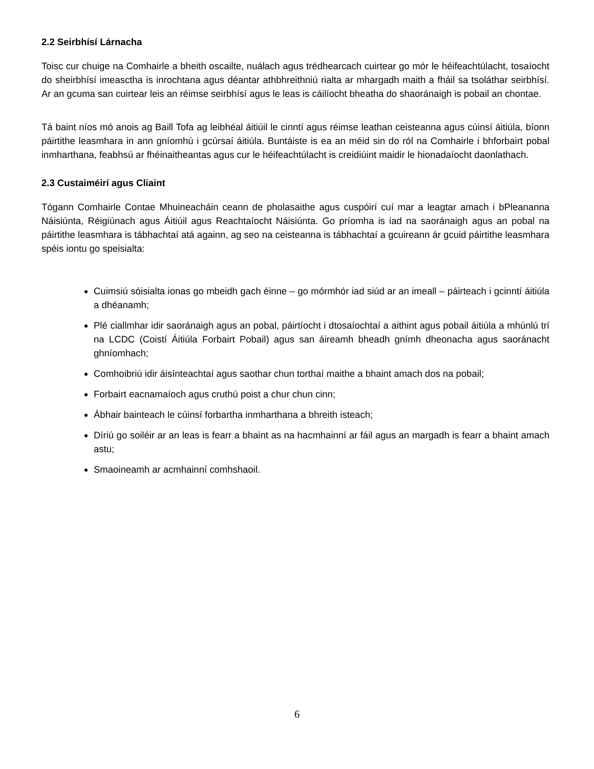2.2 Seirbhísí Lárnacha
Toisc cur chuige na Comhairle a bheith oscailte, nuálach agus trédhearcach cuirtear go mór le héifeachtúlacht, tosaíocht do sheirbhísí imeasctha is inrochtana agus déantar athbhreithniú rialta ar mhargadh maith a fháil sa tsoláthar seirbhísí. Ar an gcuma san cuirtear leis an réimse seirbhísí agus le leas is cáilíocht bheatha do shaoránaigh is pobail an chontae.
Tá baint níos mó anois ag Baill Tofa ag leibhéal áitiúil le cinntí agus réimse leathan ceisteanna agus cúinsí áitiúla, bíonn páirtithe leasmhara in ann gníomhú i gcúrsaí áitiúla. Buntáiste is ea an méid sin do ról na Comhairle i bhforbairt pobal inmharthana, feabhsú ar fhéinaitheantas agus cur le héifeachtúlacht is creidiúint maidir le hionadaíocht daonlathach.
2.3 Custaiméirí agus Cliaint
Tógann Comhairle Contae Mhuineacháin ceann de pholasaithe agus cuspóirí cuí mar a leagtar amach i bPleananna Náisiúnta, Réigiúnach agus Áitiúil agus Reachtaíocht Náisiúnta. Go príomha is iad na saoránaigh agus an pobal na páirtithe leasmhara is tábhachtaí atá againn, ag seo na ceisteanna is tábhachtaí a gcuireann ár gcuid páirtithe leasmhara spéis iontu go speisialta:
Cuimsiú sóisialta ionas go mbeidh gach éinne – go mórmhór iad siúd ar an imeall – páirteach i gcinntí áitiúla a dhéanamh;
Plé ciallmhar idir saoránaigh agus an pobal, páirtíocht i dtosaíochtaí a aithint agus pobail áitiúla a mhúnlú trí na LCDC (Coistí Áitiúla Forbairt Pobail) agus san áireamh bheadh gnímh dheonacha agus saoránacht ghníomhach;
Comhoibriú idir áisínteachtaí agus saothar chun torthaí maithe a bhaint amach dos na pobail;
Forbairt eacnamaíoch agus cruthú poist a chur chun cinn;
Ábhair bainteach le cúinsí forbartha inmharthana a bhreith isteach;
Díriú go soiléir ar an leas is fearr a bhaint as na hacmhainní ar fáil agus an margadh is fearr a bhaint amach astu;
Smaoineamh ar acmhainní comhshaoil.
6